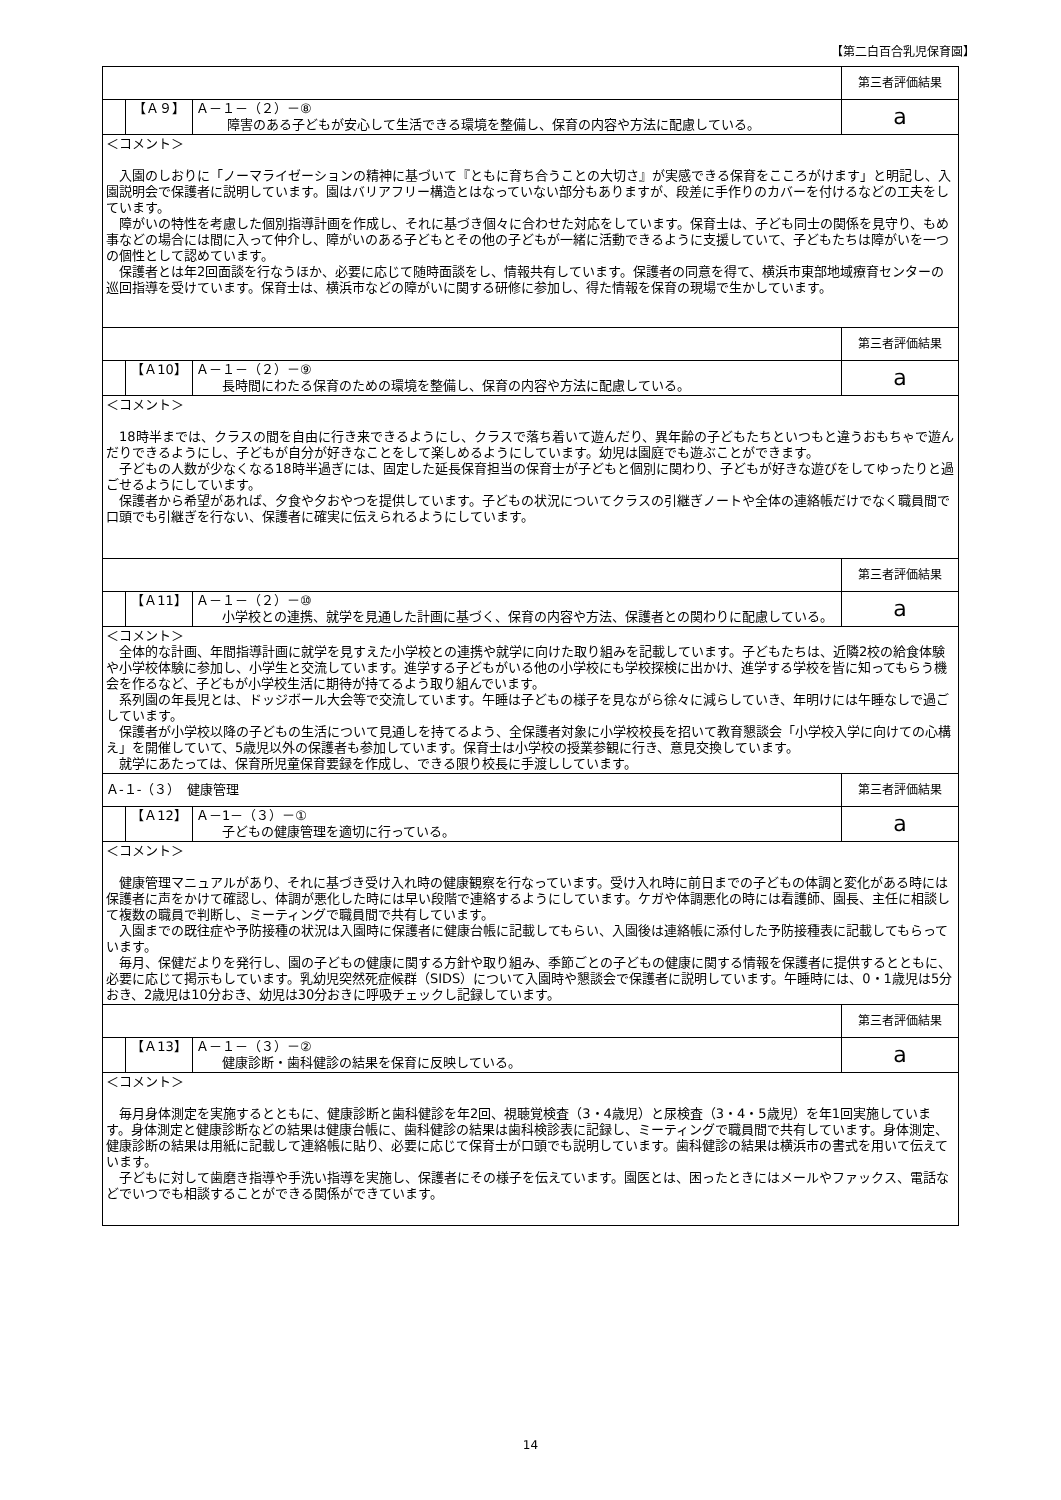【第二白百合乳児保育園】
| | | | 第三者評価結果 |
| | 【Ａ９】 | Ａ－１－（２）－⑧ 障害のある子どもが安心して生活できる環境を整備し、保育の内容や方法に配慮している。 | a |
| ＜コメント＞ 入園のしおりに「ノーマライゼーションの精神に基づいて『ともに育ち合うことの大切さ』が実感できる保育をこころがけます」と明記し、入園説明会で保護者に説明しています。園はバリアフリー構造とはなっていない部分もありますが、段差に手作りのカバーを付けるなどの工夫をしています。 障がいの特性を考慮した個別指導計画を作成し、それに基づき個々に合わせた対応をしています。保育士は、子ども同士の関係を見守り、もめ事などの場合には間に入って仲介し、障がいのある子どもとその他の子どもが一緒に活動できるように支援していて、子どもたちは障がいを一つの個性として認めています。 保護者とは年2回面談を行なうほか、必要に応じて随時面談をし、情報共有しています。保護者の同意を得て、横浜市東部地域療育センターの巡回指導を受けています。保育士は、横浜市などの障がいに関する研修に参加し、得た情報を保育の現場で生かしています。 | | | |
| | | | 第三者評価結果 |
| | 【Ａ10】 | Ａ－１－（２）－⑨ 長時間にわたる保育のための環境を整備し、保育の内容や方法に配慮している。 | a |
| ＜コメント＞ 18時半までは、クラスの間を自由に行き来できるようにし、クラスで落ち着いて遊んだり、異年齢の子どもたちといつもと違うおもちゃで遊んだりできるようにし、子どもが自分が好きなことをして楽しめるようにしています。幼児は園庭でも遊ぶことができます。 子どもの人数が少なくなる18時半過ぎには、固定した延長保育担当の保育士が子どもと個別に関わり、子どもが好きな遊びをしてゆったりと過ごせるようにしています。 保護者から希望があれば、夕食や夕おやつを提供しています。子どもの状況についてクラスの引継ぎノートや全体の連絡帳だけでなく職員間で口頭でも引継ぎを行ない、保護者に確実に伝えられるようにしています。 | | | |
| | | | 第三者評価結果 |
| | 【Ａ11】 | Ａ－１－（２）－⑩ 小学校との連携、就学を見通した計画に基づく、保育の内容や方法、保護者との関わりに配慮している。 | a |
| ＜コメント＞ 全体的な計画、年間指導計画に就学を見すえた小学校との連携や就学に向けた取り組みを記載しています。子どもたちは、近隣2校の給食体験や小学校体験に参加し、小学生と交流しています。進学する子どもがいる他の小学校にも学校探検に出かけ、進学する学校を皆に知ってもらう機会を作るなど、子どもが小学校生活に期待が持てるよう取り組んでいます。 系列園の年長児とは、ドッジボール大会等で交流しています。午睡は子どもの様子を見ながら徐々に減らしていき、年明けには午睡なしで過ごしています。 保護者が小学校以降の子どもの生活について見通しを持てるよう、全保護者対象に小学校校長を招いて教育懇談会「小学校入学に向けての心構え」を開催していて、5歳児以外の保護者も参加しています。保育士は小学校の授業参観に行き、意見交換しています。 就学にあたっては、保育所児童保育要録を作成し、できる限り校長に手渡ししています。 | | | |
| Ａ-１-（３） 健康管理 | | | 第三者評価結果 |
| | 【Ａ12】 | Ａ－1－（３）－① 子どもの健康管理を適切に行っている。 | a |
| ＜コメント＞ 健康管理マニュアルがあり、それに基づき受け入れ時の健康観察を行なっています。受け入れ時に前日までの子どもの体調と変化がある時には保護者に声をかけて確認し、体調が悪化した時には早い段階で連絡するようにしています。ケガや体調悪化の時には看護師、園長、主任に相談して複数の職員で判断し、ミーティングで職員間で共有しています。 入園までの既往症や予防接種の状況は入園時に保護者に健康台帳に記載してもらい、入園後は連絡帳に添付した予防接種表に記載してもらっています。 毎月、保健だよりを発行し、園の子どもの健康に関する方針や取り組み、季節ごとの子どもの健康に関する情報を保護者に提供するとともに、必要に応じて掲示もしています。乳幼児突然死症候群（SIDS）について入園時や懇談会で保護者に説明しています。午睡時には、0・1歳児は5分おき、2歳児は10分おき、幼児は30分おきに呼吸チェックし記録しています。 | | | |
| | | | 第三者評価結果 |
| | 【Ａ13】 | Ａ－１－（３）－② 健康診断・歯科健診の結果を保育に反映している。 | a |
| ＜コメント＞ 毎月身体測定を実施するとともに、健康診断と歯科健診を年2回、視聴覚検査（3・4歳児）と尿検査（3・4・5歳児）を年1回実施しています。身体測定と健康診断などの結果は健康台帳に、歯科健診の結果は歯科検診表に記録し、ミーティングで職員間で共有しています。身体測定、健康診断の結果は用紙に記載して連絡帳に貼り、必要に応じて保育士が口頭でも説明しています。歯科健診の結果は横浜市の書式を用いて伝えています。 子どもに対して歯磨き指導や手洗い指導を実施し、保護者にその様子を伝えています。園医とは、困ったときにはメールやファックス、電話などでいつでも相談することができる関係ができています。 | | | |
14